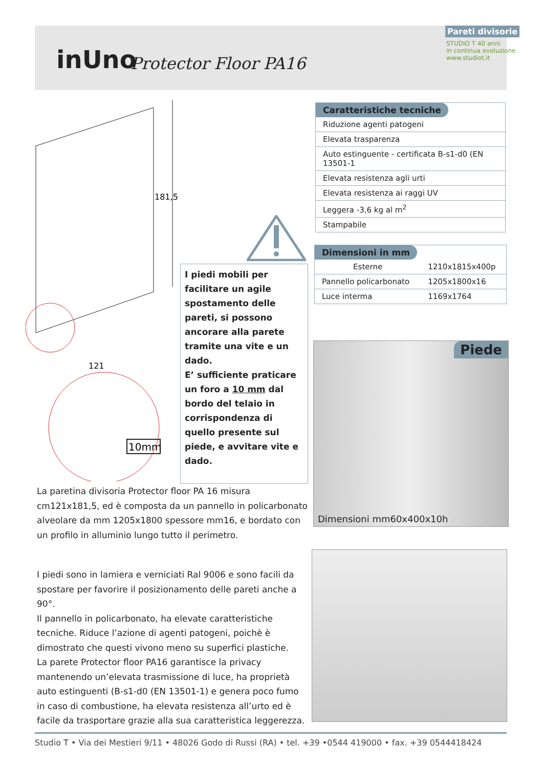inUno Protector Floor PA16
Pareti divisorie
STUDIO T 40 anni
in continua evoluzione
www.studiot.it
181,5
121
10mm
Caratteristiche tecniche
| Riduzione agenti patogeni |
| Elevata trasparenza |
| Auto estinguente - certificata B-s1-d0 (EN 13501-1 |
| Elevata resistenza agli urti |
| Elevata resistenza ai raggi UV |
| Leggera -3,6 kg al m<sup>2</sup> |
| Stampabile |
Dimensioni in mm
| Esterne | 1210x1815x400p |
| Pannello policarbonato | 1205x1800x16 |
| Luce interma | 1169x1764 |
I piedi mobili per facilitare un agile spostamento delle pareti, si possono ancorare alla parete tramite una vite e un dado.
E’ sufficiente praticare un foro a 10 mm dal bordo del telaio in corrispondenza di quello presente sul piede, e avvitare vite e dado.
Piede
Dimensioni mm60x400x10h
La paretina divisoria Protector floor PA 16 misura cm121x181,5, ed è composta da un pannello in policarbonato alveolare da mm 1205x1800 spessore mm16, e bordato con un profilo in alluminio lungo tutto il perimetro.
I piedi sono in lamiera e verniciati Ral 9006 e sono facili da spostare per favorire il posizionamento delle pareti anche a 90°.
Il pannello in policarbonato, ha elevate caratteristiche tecniche. Riduce l’azione di agenti patogeni, poichè è dimostrato che questi vivono meno su superfici plastiche.
La parete Protector floor PA16 garantisce la privacy mantenendo un’elevata trasmissione di luce, ha proprietà auto estinguenti (B-s1-d0 (EN 13501-1) e genera poco fumo in caso di combustione, ha elevata resistenza all’urto ed è facile da trasportare grazie alla sua caratteristica leggerezza.
Studio T • Via dei Mestieri 9/11 • 48026 Godo di Russi (RA) • tel. +39 •0544 419000 • fax. +39 0544418424